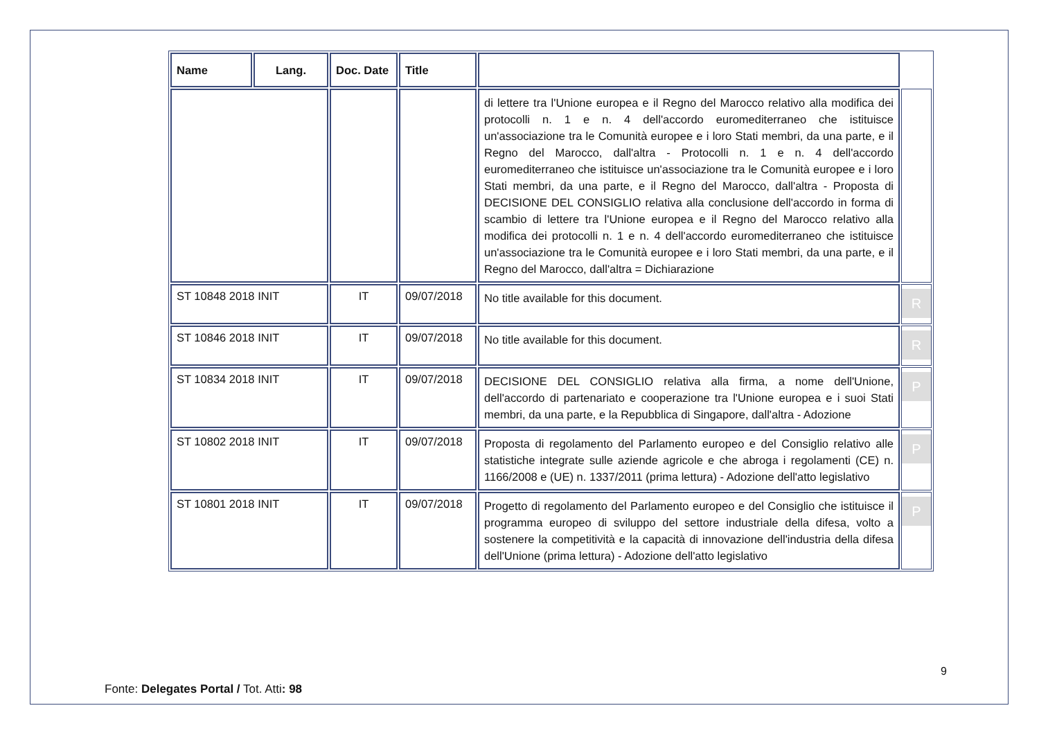| Name | Lang. | Doc. Date | Title | | |
| | | | | di lettere tra l'Unione europea e il Regno del Marocco relativo alla modifica dei protocolli n. 1 e n. 4 dell'accordo euromediterraneo che istituisce un'associazione tra le Comunità europee e i loro Stati membri, da una parte, e il Regno del Marocco, dall'altra - Protocolli n. 1 e n. 4 dell'accordo euromediterraneo che istituisce un'associazione tra le Comunità europee e i loro Stati membri, da una parte, e il Regno del Marocco, dall'altra - Proposta di DECISIONE DEL CONSIGLIO relativa alla conclusione dell'accordo in forma di scambio di lettere tra l'Unione europea e il Regno del Marocco relativo alla modifica dei protocolli n. 1 e n. 4 dell'accordo euromediterraneo che istituisce un'associazione tra le Comunità europee e i loro Stati membri, da una parte, e il Regno del Marocco, dall'altra = Dichiarazione | |
| ST 10848 2018 INIT | | IT | 09/07/2018 | No title available for this document. | R |
| ST 10846 2018 INIT | | IT | 09/07/2018 | No title available for this document. | R |
| ST 10834 2018 INIT | | IT | 09/07/2018 | DECISIONE DEL CONSIGLIO relativa alla firma, a nome dell'Unione, dell'accordo di partenariato e cooperazione tra l'Unione europea e i suoi Stati membri, da una parte, e la Repubblica di Singapore, dall'altra - Adozione | P |
| ST 10802 2018 INIT | | IT | 09/07/2018 | Proposta di regolamento del Parlamento europeo e del Consiglio relativo alle statistiche integrate sulle aziende agricole e che abroga i regolamenti (CE) n. 1166/2008 e (UE) n. 1337/2011 (prima lettura) - Adozione dell'atto legislativo | P |
| ST 10801 2018 INIT | | IT | 09/07/2018 | Progetto di regolamento del Parlamento europeo e del Consiglio che istituisce il programma europeo di sviluppo del settore industriale della difesa, volto a sostenere la competitività e la capacità di innovazione dell'industria della difesa dell'Unione (prima lettura) - Adozione dell'atto legislativo | P |
9
Fonte: Delegates Portal / Tot. Atti: 98